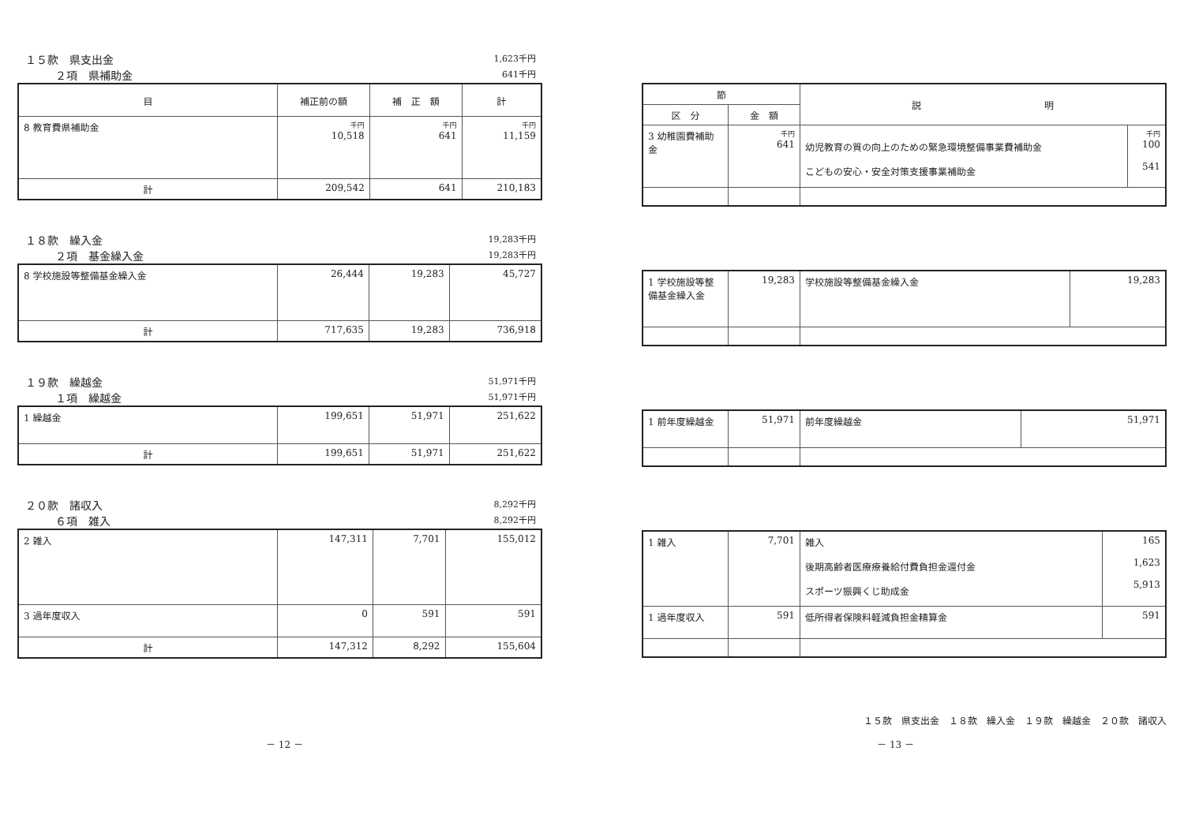１５款　県支出金 1,623千円
２項　県補助金 641千円
| 目 | 補正前の額 | 補 正 額 | 計 |
| --- | --- | --- | --- |
| 8 教育費県補助金 | 千円 10,518 | 千円 641 | 千円 11,159 |
| 計 | 209,542 | 641 | 210,183 |
１８款　繰入金 19,283千円
２項　基金繰入金 19,283千円
| 8 学校施設等整備基金繰入金 | 26,444 | 19,283 | 45,727 |
| 計 | 717,635 | 19,283 | 736,918 |
１９款　繰越金 51,971千円
１項　繰越金 51,971千円
| 1 繰越金 | 199,651 | 51,971 | 251,622 |
| 計 | 199,651 | 51,971 | 251,622 |
２０款　諸収入 8,292千円
６項　雑入 8,292千円
| 2 雑入 | 147,311 | 7,701 | 155,012 |
| 3 過年度収入 | 0 | 591 | 591 |
| 計 | 147,312 | 8,292 | 155,604 |
| 節 | | 説 明 | |
| --- | --- | --- | --- |
| 区 分 | 金 額 | | |
| 3 幼稚園費補助金 | 千円 641 | 幼児教育の質の向上のための緊急環境整備事業費補助金 こどもの安心・安全対策支援事業補助金 | 千円 100 541 |
| 1 学校施設等整備基金繰入金 | 19,283 | 学校施設等整備基金繰入金 | 19,283 |
| 1 前年度繰越金 | 51,971 | 前年度繰越金 | 51,971 |
| 1 雑入 | 7,701 | 雑入 後期高齢者医療療養給付費負担金還付金 スポーツ振興くじ助成金 | 165 1,623 5,913 |
| 1 過年度収入 | 591 | 低所得者保険料軽減負担金精算金 | 591 |
１５款　県支出金　１８款　繰入金　１９款　繰越金　２０款　諸収入
－ 12 － － 13 －